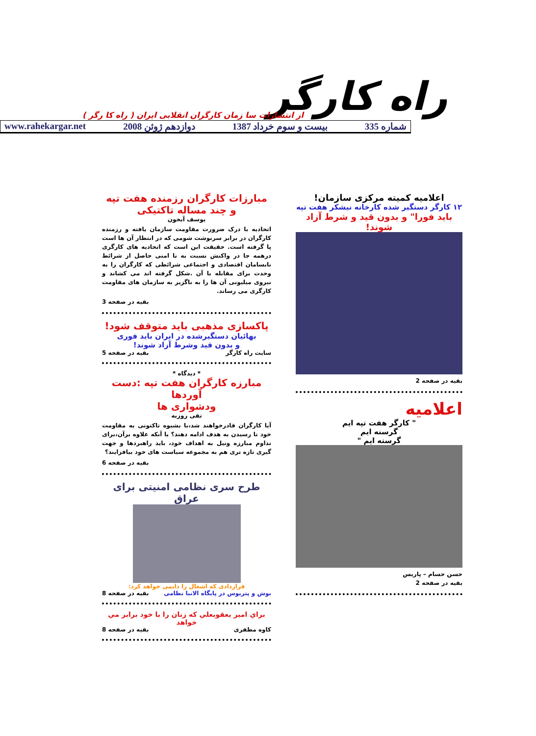راه کارگر
از انتشارات سا زمان کارگران انقلابی ایران ( راه کا رگر )
شماره 335 بیست و سوم خرداد 1387 دوازدهم ژوئن 2008 www.rahekargar.net
اعلامیه کمیته مرکزی سازمان!
۱۲ کارگر دستگیر شده کارخانه نیشکر هفت تپه
باید فورا" و بدون قید و شرط آزاد شوند!
بقیه در صفحه 2
اعلامیه
" کارگر هفت تپه ایم
گرسنه ایم
گرسنه ایم "
حسن حسام – پاریس
بقیه در صفحه 2
مبارزات کارگران رزمنده هفت تپه
و چند مساله تاکتیکی
یوسف آبخون
اتحادیه با درک ضرورت مقاومت سازمان یافته و رزمنده کارگران در برابر سرنوشت شومی که در انتظار آن ها است پا گرفته است. حقیقت این است که اتحادیه های کارگری درهمه جا در واکنش نسبت به نا امنی حاصل از شرائط نابسامان اقتصادی و اجتماعی شرائطی که کارگران را به وحدت برای مقابله با آن .شکل گرفته اند می کشاند و نیروی میلیونی آن ها را به ناگزیر به سازمان های مقاومت کارگری می رساند.
بقیه در صفحه 3
پاکسازی مذهبی باید متوقف شود!
بهائیان دستگیرشده در ایران باید فوری
و بدون قید وشرط آزاد شوند!
سایت راه کارگر بقیه در صفحه 5
* دیدگاه *
مبارزه کارگران هفت تپه :دست آوردها
ودشواری ها
تقی روزبه
آیا کارگران قادرخواهند شد،با بشیوه تاکتونی به مقاومت خود تا رسیدن به هدف ادامه دهند؟ یا آنکه علاوه برآن،برای تداوم مبارزه ونیل به اهداف خود، باید راهبردها و جهت گیری تازه تری هم به مجموعه سیاست های خود بیافزایند؟
بقیه در صفحه 6
طرح سری نظامی امنیتی برای عراق
قراردادی که اشغال را دایمی خواهد کرد:
بوش و پتریوس در پایگاه الانبا نظامی بقیه در صفحه 8
براي امير يعقوبعلي كه زنان را با خود برابر مي خواهد
کاوه مظفری بقیه در صفحه 8